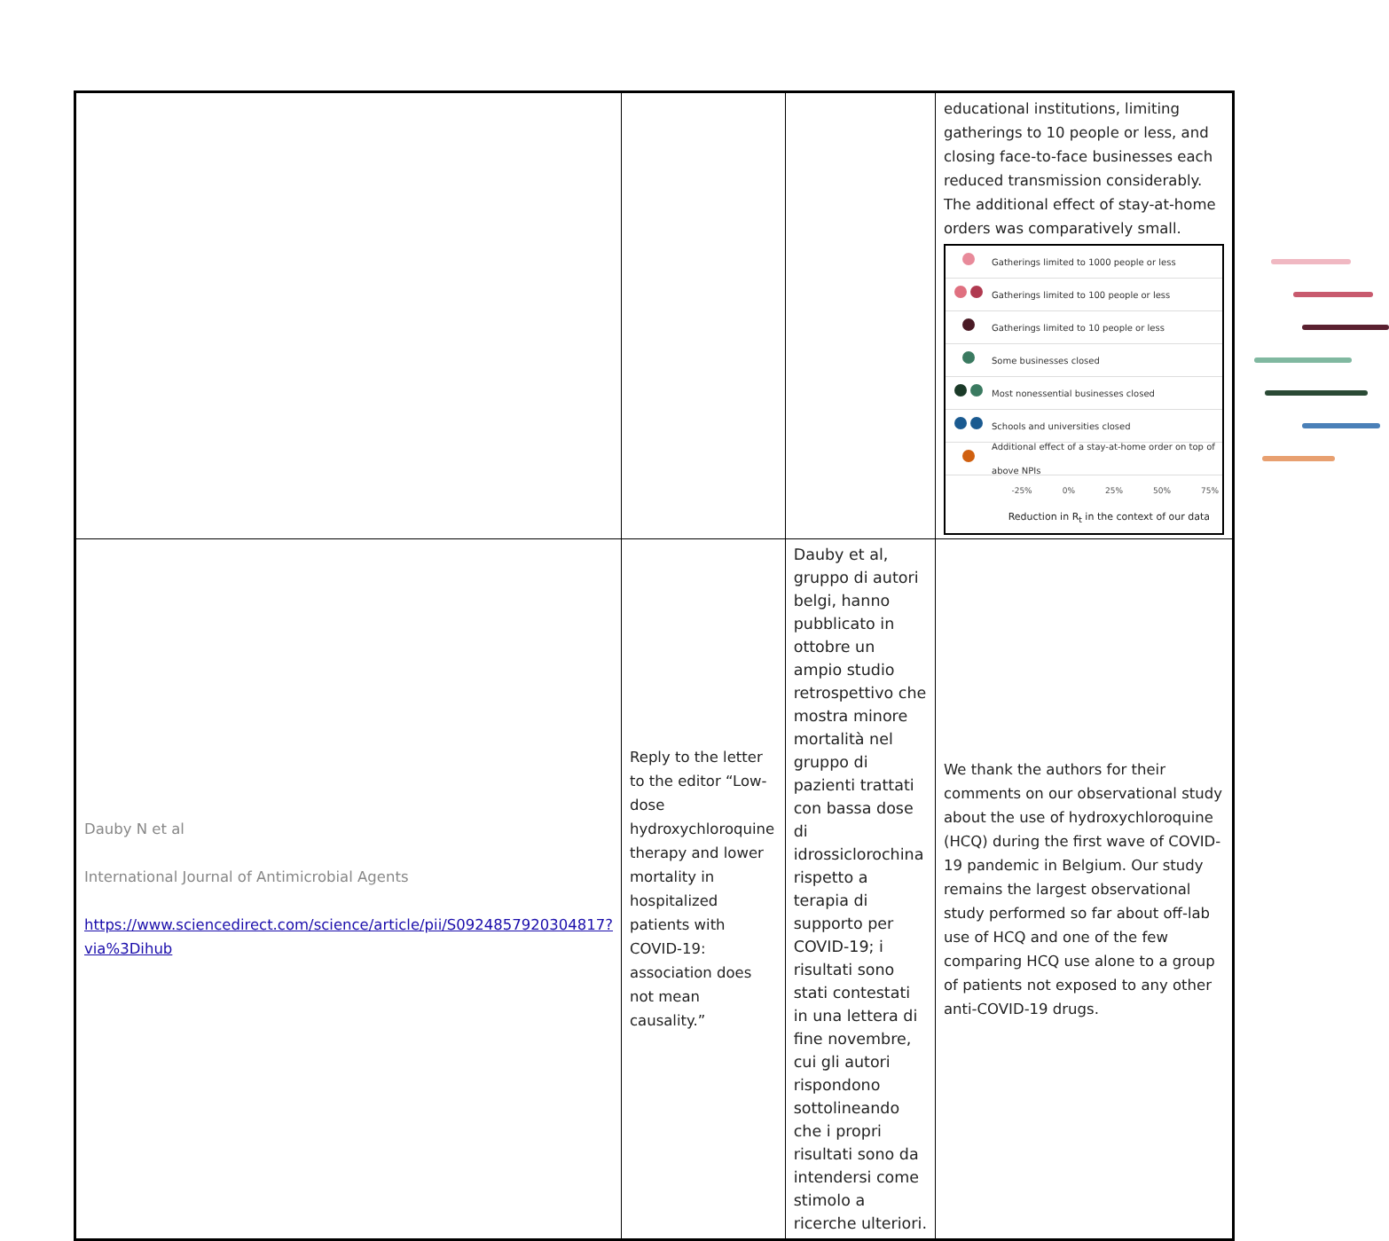| | | | educational institutions, limiting gatherings to 10 people or less, and closing face-to-face businesses each reduced transmission considerably. The additional effect of stay-at-home orders was comparatively small. Gatherings limited to 1000 people or less Gatherings limited to 100 people or less Gatherings limited to 10 people or less Some businesses closed Most nonessential businesses closed Schools and universities closed Additional effect of a stay-at-home order on top of above NPIs -25% 0% 25% 50% 75% Reduction in R<sub>t</sub> in the context of our data |
| Dauby N et al International Journal of Antimicrobial Agents https://www.sciencedirect.com/science/article/pii/S0924857920304817?via%3Dihub | Reply to the letter to the editor “Low-dose hydroxychloroquine therapy and lower mortality in hospitalized patients with COVID-19: association does not mean causality.” | Dauby et al, gruppo di autori belgi, hanno pubblicato in ottobre un ampio studio retrospettivo che mostra minore mortalità nel gruppo di pazienti trattati con bassa dose di idrossiclorochina rispetto a terapia di supporto per COVID-19; i risultati sono stati contestati in una lettera di fine novembre, cui gli autori rispondono sottolineando che i propri risultati sono da intendersi come stimolo a ricerche ulteriori. | We thank the authors for their comments on our observational study about the use of hydroxychloroquine (HCQ) during the first wave of COVID-19 pandemic in Belgium. Our study remains the largest observational study performed so far about off-lab use of HCQ and one of the few comparing HCQ use alone to a group of patients not exposed to any other anti-COVID-19 drugs. |